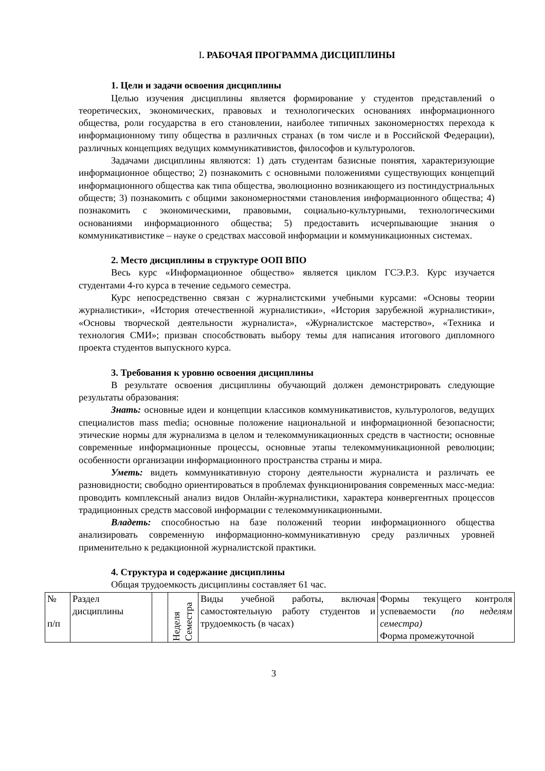I. РАБОЧАЯ ПРОГРАММА ДИСЦИПЛИНЫ
1. Цели и задачи освоения дисциплины
Целью изучения дисциплины является формирование у студентов представлений о теоретических, экономических, правовых и технологических основаниях информационного общества, роли государства в его становлении, наиболее типичных закономерностях перехода к информационному типу общества в различных странах (в том числе и в Российской Федерации), различных концепциях ведущих коммуникативистов, философов и культурологов.
Задачами дисциплины являются: 1) дать студентам базисные понятия, характеризующие информационное общество; 2) познакомить с основными положениями существующих концепций информационного общества как типа общества, эволюционно возникающего из постиндустриальных обществ; 3) познакомить с общими закономерностями становления информационного общества; 4) познакомить с экономическими, правовыми, социально-культурными, технологическими основаниями информационного общества; 5) предоставить исчерпывающие знания о коммуникативистике – науке о средствах массовой информации и коммуникационных системах.
2. Место дисциплины в структуре ООП ВПО
Весь курс «Информационное общество» является циклом ГСЭ.Р.3. Курс изучается студентами 4-го курса в течение седьмого семестра.
Курс непосредственно связан с журналистскими учебными курсами: «Основы теории журналистики», «История отечественной журналистики», «История зарубежной журналистики», «Основы творческой деятельности журналиста», «Журналистское мастерство», «Техника и технология СМИ»; призван способствовать выбору темы для написания итогового дипломного проекта студентов выпускного курса.
3. Требования к уровню освоения дисциплины
В результате освоения дисциплины обучающий должен демонстрировать следующие результаты образования:
Знать: основные идеи и концепции классиков коммуникативистов, культурологов, ведущих специалистов mass media; основные положение национальной и информационной безопасности; этические нормы для журнализма в целом и телекоммуникационных средств в частности; основные современные информационные процессы, основные этапы телекоммуникационной революции; особенности организации информационного пространства страны и мира.
Уметь: видеть коммуникативную сторону деятельности журналиста и различать ее разновидности; свободно ориентироваться в проблемах функционирования современных масс-медиа: проводить комплексный анализ видов Онлайн-журналистики, характера конвергентных процессов традиционных средств массовой информации с телекоммуникационными.
Владеть: способностью на базе положений теории информационного общества анализировать современную информационно-коммуникативную среду различных уровней применительно к редакционной журналистской практики.
4. Структура и содержание дисциплины
Общая трудоемкость дисциплины составляет 61 час.
| № п/п | Раздел дисциплины | | Неделя Семестра | Виды учебной работы, включая самостоятельную работу студентов и трудоемкость (в часах) | Формы текущего контроля успеваемости (по неделям семестра) Форма промежуточной |
3